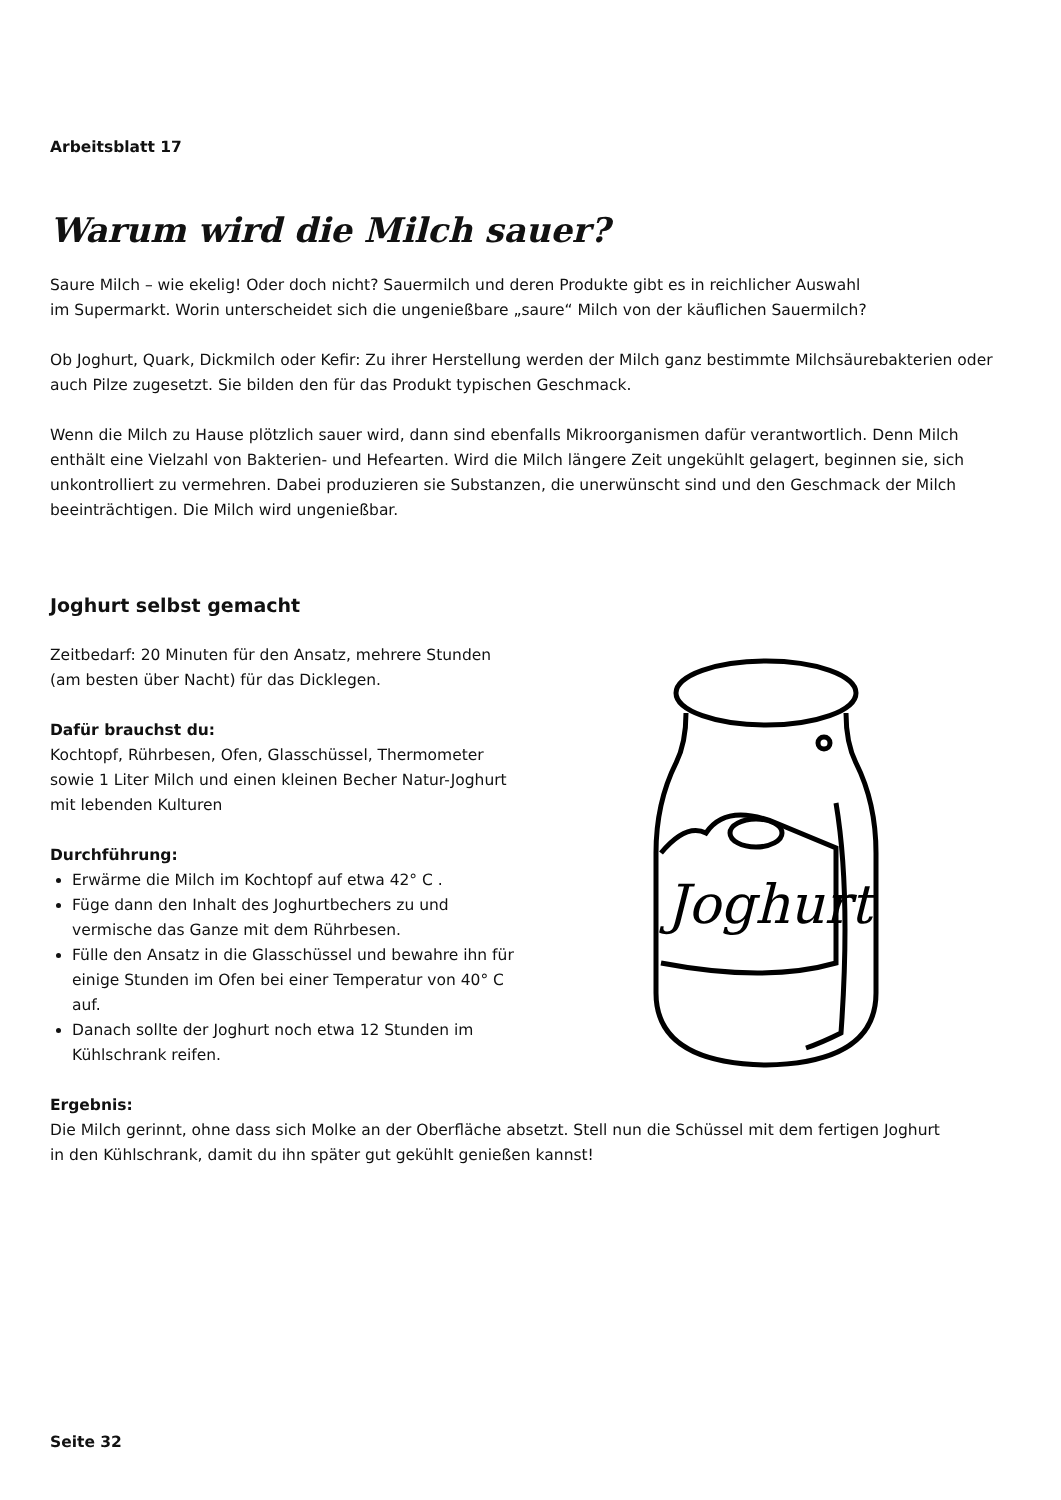Arbeitsblatt 17
Warum wird die Milch sauer?
Saure Milch – wie ekelig! Oder doch nicht? Sauermilch und deren Produkte gibt es in reichlicher Auswahl
im Supermarkt. Worin unterscheidet sich die ungenießbare „saure“ Milch von der käuflichen Sauermilch?
Ob Joghurt, Quark, Dickmilch oder Kefir: Zu ihrer Herstellung werden der Milch ganz bestimmte Milchsäurebakterien oder auch Pilze zugesetzt. Sie bilden den für das Produkt typischen Geschmack.
Wenn die Milch zu Hause plötzlich sauer wird, dann sind ebenfalls Mikroorganismen dafür verantwortlich. Denn Milch enthält eine Vielzahl von Bakterien- und Hefearten. Wird die Milch längere Zeit ungekühlt gelagert, beginnen sie, sich unkontrolliert zu vermehren. Dabei produzieren sie Substanzen, die unerwünscht sind und den Geschmack der Milch beeinträchtigen. Die Milch wird ungenießbar.
Joghurt selbst gemacht
Zeitbedarf: 20 Minuten für den Ansatz, mehrere Stunden (am besten über Nacht) für das Dicklegen.
Dafür brauchst du:
Kochtopf, Rührbesen, Ofen, Glasschüssel, Thermometer sowie 1 Liter Milch und einen kleinen Becher Natur-Joghurt mit lebenden Kulturen
Durchführung:
Erwärme die Milch im Kochtopf auf etwa 42° C .
Füge dann den Inhalt des Joghurtbechers zu und vermische das Ganze mit dem Rührbesen.
Fülle den Ansatz in die Glasschüssel und bewahre ihn für einige Stunden im Ofen bei einer Temperatur von 40° C auf.
Danach sollte der Joghurt noch etwa 12 Stunden im Kühlschrank reifen.
Joghurt
Ergebnis:
Die Milch gerinnt, ohne dass sich Molke an der Oberfläche absetzt. Stell nun die Schüssel mit dem fertigen Joghurt
in den Kühlschrank, damit du ihn später gut gekühlt genießen kannst!
Seite 32